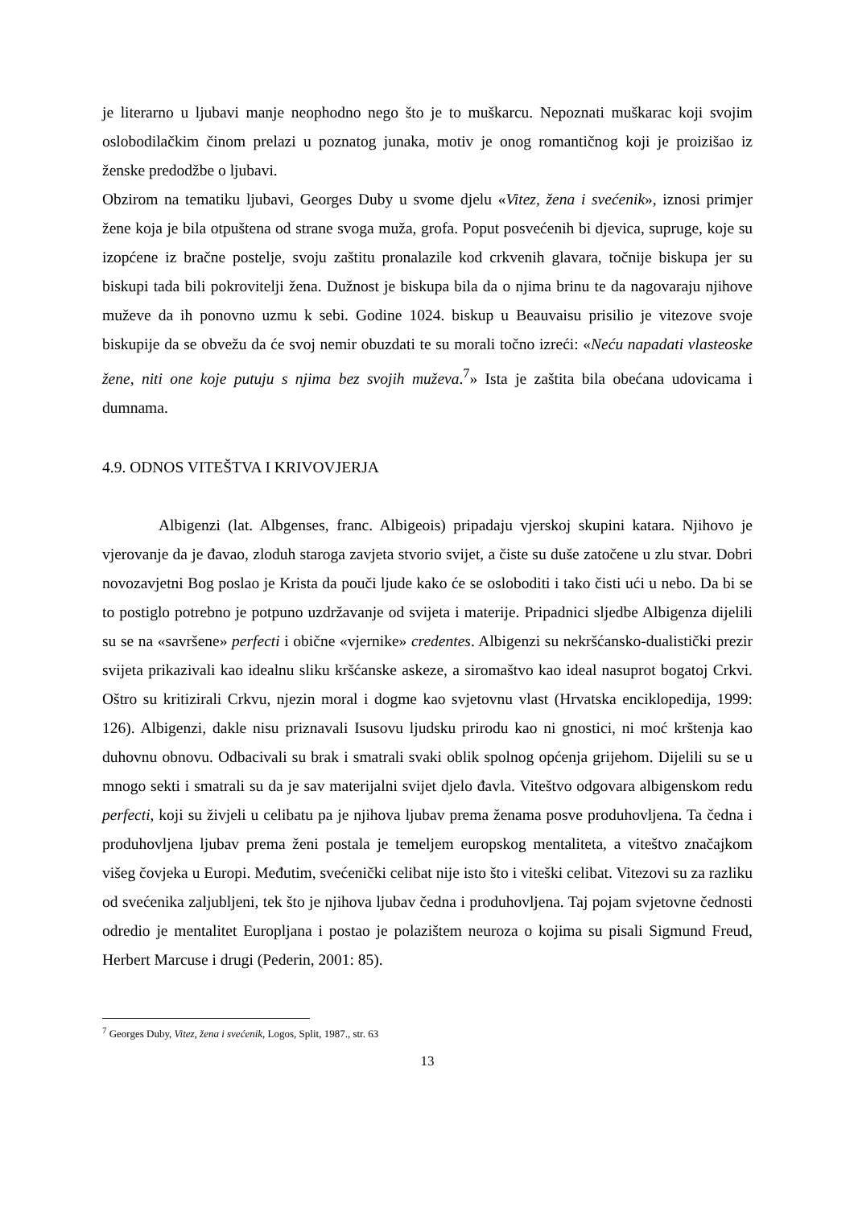je literarno u ljubavi manje neophodno nego što je to muškarcu. Nepoznati muškarac koji svojim oslobodilačkim činom prelazi u poznatog junaka, motiv je onog romantičnog koji je proizišao iz ženske predodžbe o ljubavi.
Obzirom na tematiku ljubavi, Georges Duby u svome djelu «Vitez, žena i svećenik», iznosi primjer žene koja je bila otpuštena od strane svoga muža, grofa. Poput posvećenih bi djevica, supruge, koje su izopćene iz bračne postelje, svoju zaštitu pronalazile kod crkvenih glavara, točnije biskupa jer su biskupi tada bili pokrovitelji žena. Dužnost je biskupa bila da o njima brinu te da nagovaraju njihove muževe da ih ponovno uzmu k sebi. Godine 1024. biskup u Beauvaisu prisilio je vitezove svoje biskupije da se obvežu da će svoj nemir obuzdati te su morali točno izreći: «Neću napadati vlasteoske žene, niti one koje putuju s njima bez svojih muževa.<sup>7</sup>» Ista je zaštita bila obećana udovicama i dumnama.
4.9. ODNOS VITEŠTVA I KRIVOVJERJA
Albigenzi (lat. Albgenses, franc. Albigeois) pripadaju vjerskoj skupini katara. Njihovo je vjerovanje da je đavao, zloduh staroga zavjeta stvorio svijet, a čiste su duše zatočene u zlu stvar. Dobri novozavjetni Bog poslao je Krista da pouči ljude kako će se osloboditi i tako čisti ući u nebo. Da bi se to postiglo potrebno je potpuno uzdržavanje od svijeta i materije. Pripadnici sljedbe Albigenza dijelili su se na «savršene» perfecti i obične «vjernike» credentes. Albigenzi su nekršćansko-dualistički prezir svijeta prikazivali kao idealnu sliku kršćanske askeze, a siromaštvo kao ideal nasuprot bogatoj Crkvi. Oštro su kritizirali Crkvu, njezin moral i dogme kao svjetovnu vlast (Hrvatska enciklopedija, 1999: 126). Albigenzi, dakle nisu priznavali Isusovu ljudsku prirodu kao ni gnostici, ni moć krštenja kao duhovnu obnovu. Odbacivali su brak i smatrali svaki oblik spolnog općenja grijehom. Dijelili su se u mnogo sekti i smatrali su da je sav materijalni svijet djelo đavla. Viteštvo odgovara albigenskom redu perfecti, koji su živjeli u celibatu pa je njihova ljubav prema ženama posve produhovljena. Ta čedna i produhovljena ljubav prema ženi postala je temeljem europskog mentaliteta, a viteštvo značajkom višeg čovjeka u Europi. Međutim, svećenički celibat nije isto što i viteški celibat. Vitezovi su za razliku od svećenika zaljubljeni, tek što je njihova ljubav čedna i produhovljena. Taj pojam svjetovne čednosti odredio je mentalitet Europljana i postao je polazištem neuroza o kojima su pisali Sigmund Freud, Herbert Marcuse i drugi (Pederin, 2001: 85).
<sup>7</sup> Georges Duby, Vitez, žena i svećenik, Logos, Split, 1987., str. 63
13